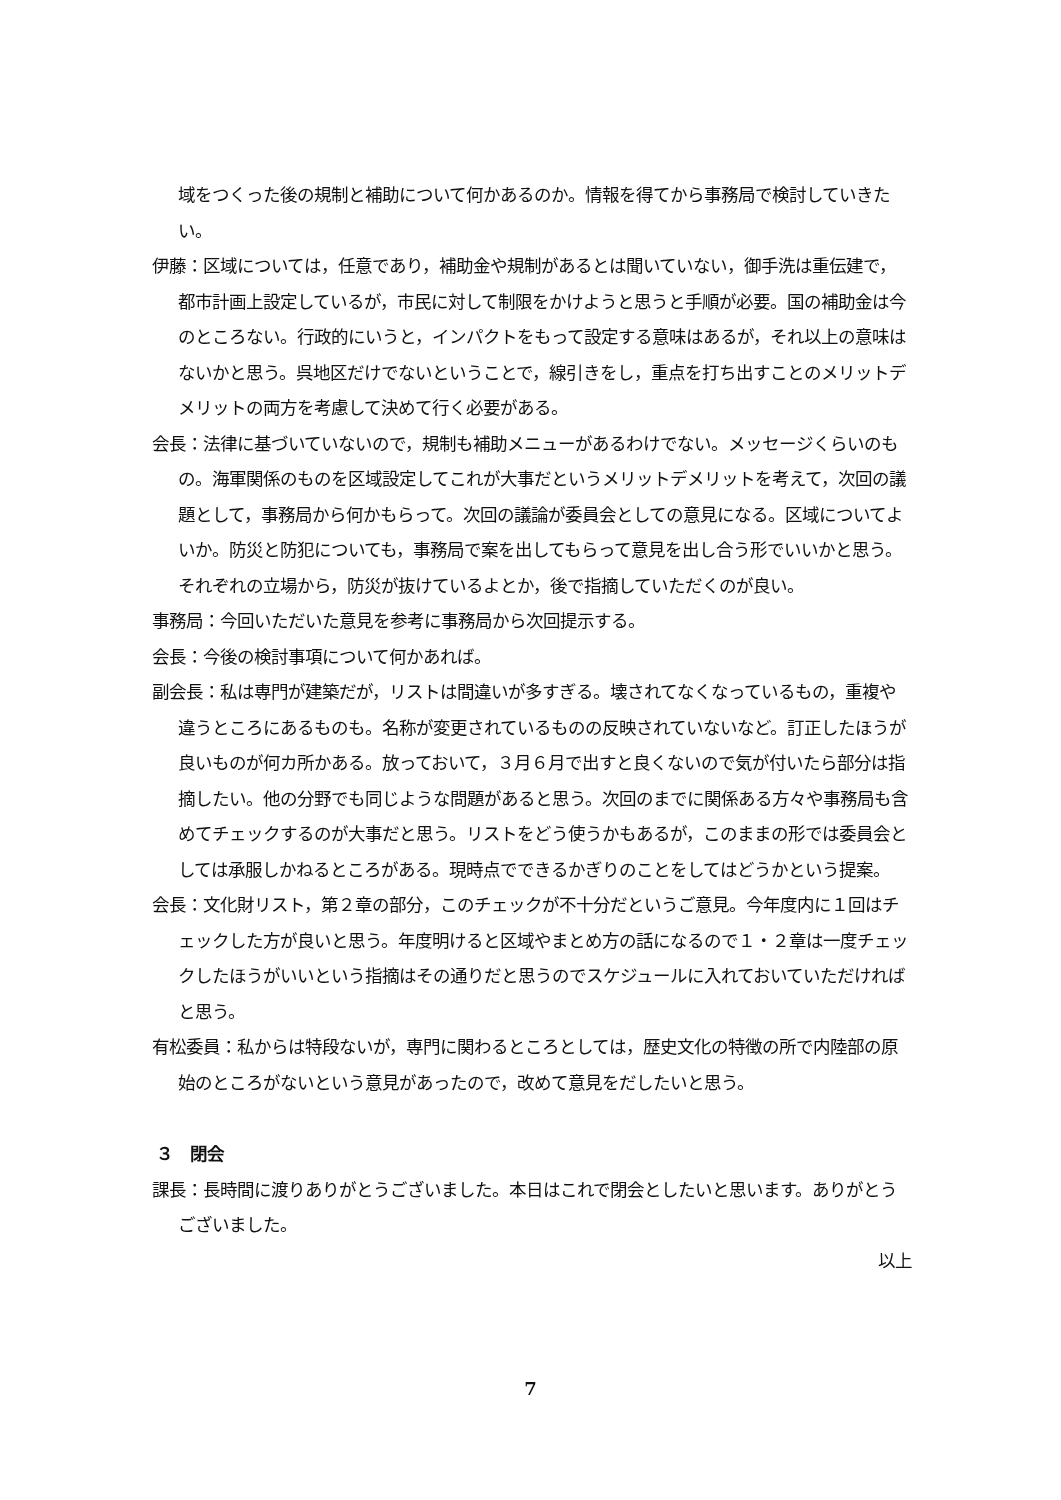域をつくった後の規制と補助について何かあるのか。情報を得てから事務局で検討していきたい。
伊藤：区域については，任意であり，補助金や規制があるとは聞いていない，御手洗は重伝建で，都市計画上設定しているが，市民に対して制限をかけようと思うと手順が必要。国の補助金は今のところない。行政的にいうと，インパクトをもって設定する意味はあるが，それ以上の意味はないかと思う。呉地区だけでないということで，線引きをし，重点を打ち出すことのメリットデメリットの両方を考慮して決めて行く必要がある。
会長：法律に基づいていないので，規制も補助メニューがあるわけでない。メッセージくらいのもの。海軍関係のものを区域設定してこれが大事だというメリットデメリットを考えて，次回の議題として，事務局から何かもらって。次回の議論が委員会としての意見になる。区域についてよいか。防災と防犯についても，事務局で案を出してもらって意見を出し合う形でいいかと思う。それぞれの立場から，防災が抜けているよとか，後で指摘していただくのが良い。
事務局：今回いただいた意見を参考に事務局から次回提示する。
会長：今後の検討事項について何かあれば。
副会長：私は専門が建築だが，リストは間違いが多すぎる。壊されてなくなっているもの，重複や違うところにあるものも。名称が変更されているものの反映されていないなど。訂正したほうが良いものが何カ所かある。放っておいて，３月６月で出すと良くないので気が付いたら部分は指摘したい。他の分野でも同じような問題があると思う。次回のまでに関係ある方々や事務局も含めてチェックするのが大事だと思う。リストをどう使うかもあるが，このままの形では委員会としては承服しかねるところがある。現時点でできるかぎりのことをしてはどうかという提案。
会長：文化財リスト，第２章の部分，このチェックが不十分だというご意見。今年度内に１回はチェックした方が良いと思う。年度明けると区域やまとめ方の話になるので１・２章は一度チェックしたほうがいいという指摘はその通りだと思うのでスケジュールに入れておいていただければと思う。
有松委員：私からは特段ないが，専門に関わるところとしては，歴史文化の特徴の所で内陸部の原始のところがないという意見があったので，改めて意見をだしたいと思う。
３　閉会
課長：長時間に渡りありがとうございました。本日はこれで閉会としたいと思います。ありがとうございました。
以上
7